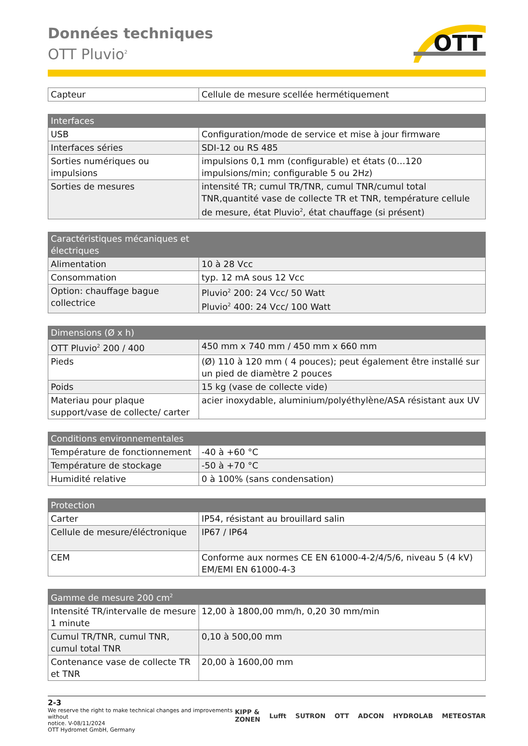Données techniques
OTT Pluvio<sup>2</sup>
OTT
| Capteur | Cellule de mesure scellée hermétiquement |
| Interfaces | |
| --- | --- |
| USB | Configuration/mode de service et mise à jour firmware |
| Interfaces séries | SDI-12 ou RS 485 |
| Sorties numériques ou impulsions | impulsions 0,1 mm (configurable) et états (0…120 impulsions/min; configurable 5 ou 2Hz) |
| Sorties de mesures | intensité TR; cumul TR/TNR, cumul TNR/cumul total TNR,quantité vase de collecte TR et TNR, température cellule de mesure, état Pluvio<sup>2</sup>, état chauffage (si présent) |
| Caractéristiques mécaniques et électriques | |
| --- | --- |
| Alimentation | 10 à 28 Vcc |
| Consommation | typ. 12 mA sous 12 Vcc |
| Option: chauffage bague collectrice | Pluvio<sup>2</sup> 200: 24 Vcc/ 50 Watt Pluvio<sup>2</sup> 400: 24 Vcc/ 100 Watt |
| Dimensions (Ø x h) | |
| --- | --- |
| OTT Pluvio<sup>2</sup> 200 / 400 | 450 mm x 740 mm / 450 mm x 660 mm |
| Pieds | (Ø) 110 à 120 mm ( 4 pouces); peut également être installé sur un pied de diamètre 2 pouces |
| Poids | 15 kg (vase de collecte vide) |
| Materiau pour plaque support/vase de collecte/ carter | acier inoxydable, aluminium/polyéthylène/ASA résistant aux UV |
| Conditions environnementales | |
| --- | --- |
| Température de fonctionnement | -40 à +60 °C |
| Température de stockage | -50 à +70 °C |
| Humidité relative | 0 à 100% (sans condensation) |
| Protection | |
| --- | --- |
| Carter | IP54, résistant au brouillard salin |
| Cellule de mesure/éléctronique | IP67 / IP64 |
| CEM | Conforme aux normes CE EN 61000-4-2/4/5/6, niveau 5 (4 kV) EM/EMI EN 61000-4-3 |
| Gamme de mesure 200 cm<sup>2</sup> | |
| --- | --- |
| Intensité TR/intervalle de mesure 1 minute | 12,00 à 1800,00 mm/h, 0,20 30 mm/min |
| Cumul TR/TNR, cumul TNR, cumul total TNR | 0,10 à 500,00 mm |
| Contenance vase de collecte TR et TNR | 20,00 à 1600,00 mm |
2-3
We reserve the right to make technical changes and improvements without
notice. V-08/11/2024
OTT Hydromet GmbH, Germany
KIPP & ZONEN Lufft SUTRON OTT ADCON HYDROLAB METEOSTAR